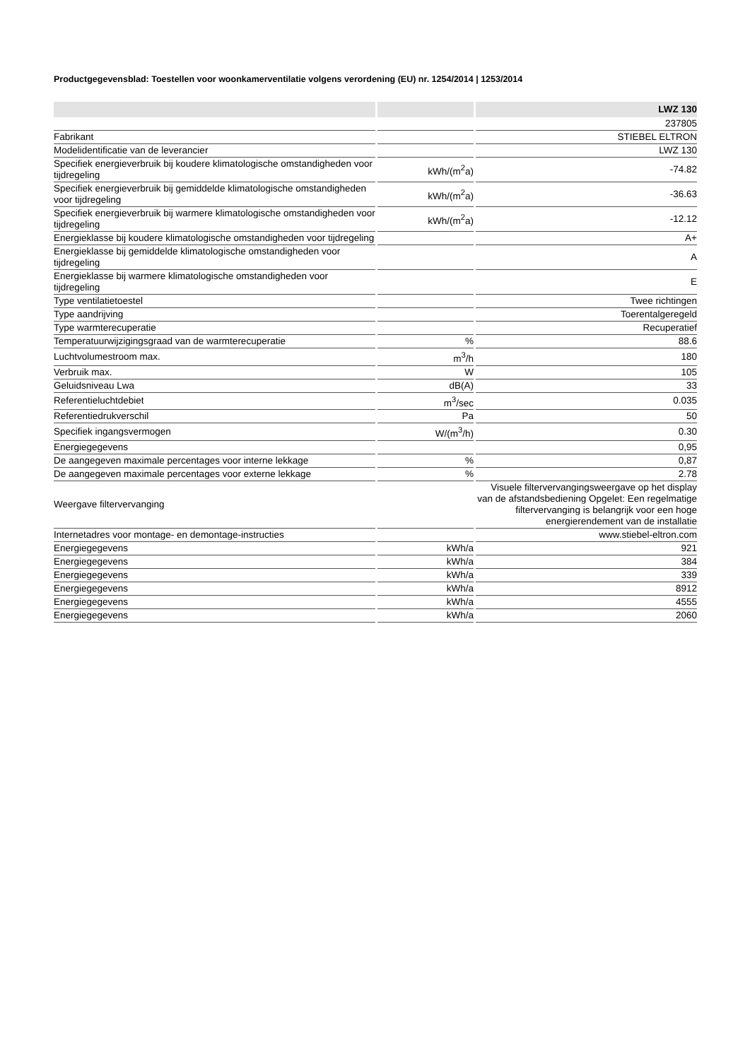Productgegevensblad: Toestellen voor woonkamerventilatie volgens verordening (EU) nr. 1254/2014 | 1253/2014
| | | LWZ 130 |
| --- | --- | --- |
| | | 237805 |
| Fabrikant | | STIEBEL ELTRON |
| Modelidentificatie van de leverancier | | LWZ 130 |
| Specifiek energieverbruik bij koudere klimatologische omstandigheden voor tijdregeling | kWh/(m<sup>2</sup>a) | -74.82 |
| Specifiek energieverbruik bij gemiddelde klimatologische omstandigheden voor tijdregeling | kWh/(m<sup>2</sup>a) | -36.63 |
| Specifiek energieverbruik bij warmere klimatologische omstandigheden voor tijdregeling | kWh/(m<sup>2</sup>a) | -12.12 |
| Energieklasse bij koudere klimatologische omstandigheden voor tijdregeling | | A+ |
| Energieklasse bij gemiddelde klimatologische omstandigheden voor tijdregeling | | A |
| Energieklasse bij warmere klimatologische omstandigheden voor tijdregeling | | E |
| Type ventilatietoestel | | Twee richtingen |
| Type aandrijving | | Toerentalgeregeld |
| Type warmterecuperatie | | Recuperatief |
| Temperatuurwijzigingsgraad van de warmterecuperatie | % | 88.6 |
| Luchtvolumestroom max. | m<sup>3</sup>/h | 180 |
| Verbruik max. | W | 105 |
| Geluidsniveau Lwa | dB(A) | 33 |
| Referentieluchtdebiet | m<sup>3</sup>/sec | 0.035 |
| Referentiedrukverschil | Pa | 50 |
| Specifiek ingangsvermogen | W/(m<sup>3</sup>/h) | 0.30 |
| Energiegegevens | | 0,95 |
| De aangegeven maximale percentages voor interne lekkage | % | 0,87 |
| De aangegeven maximale percentages voor externe lekkage | % | 2.78 |
| Weergave filtervervanging | | Visuele filtervervangingsweergave op het display van de afstandsbediening Opgelet: Een regelmatige filtervervanging is belangrijk voor een hoge energierendement van de installatie |
| Internetadres voor montage- en demontage-instructies | | www.stiebel-eltron.com |
| Energiegegevens | kWh/a | 921 |
| Energiegegevens | kWh/a | 384 |
| Energiegegevens | kWh/a | 339 |
| Energiegegevens | kWh/a | 8912 |
| Energiegegevens | kWh/a | 4555 |
| Energiegegevens | kWh/a | 2060 |